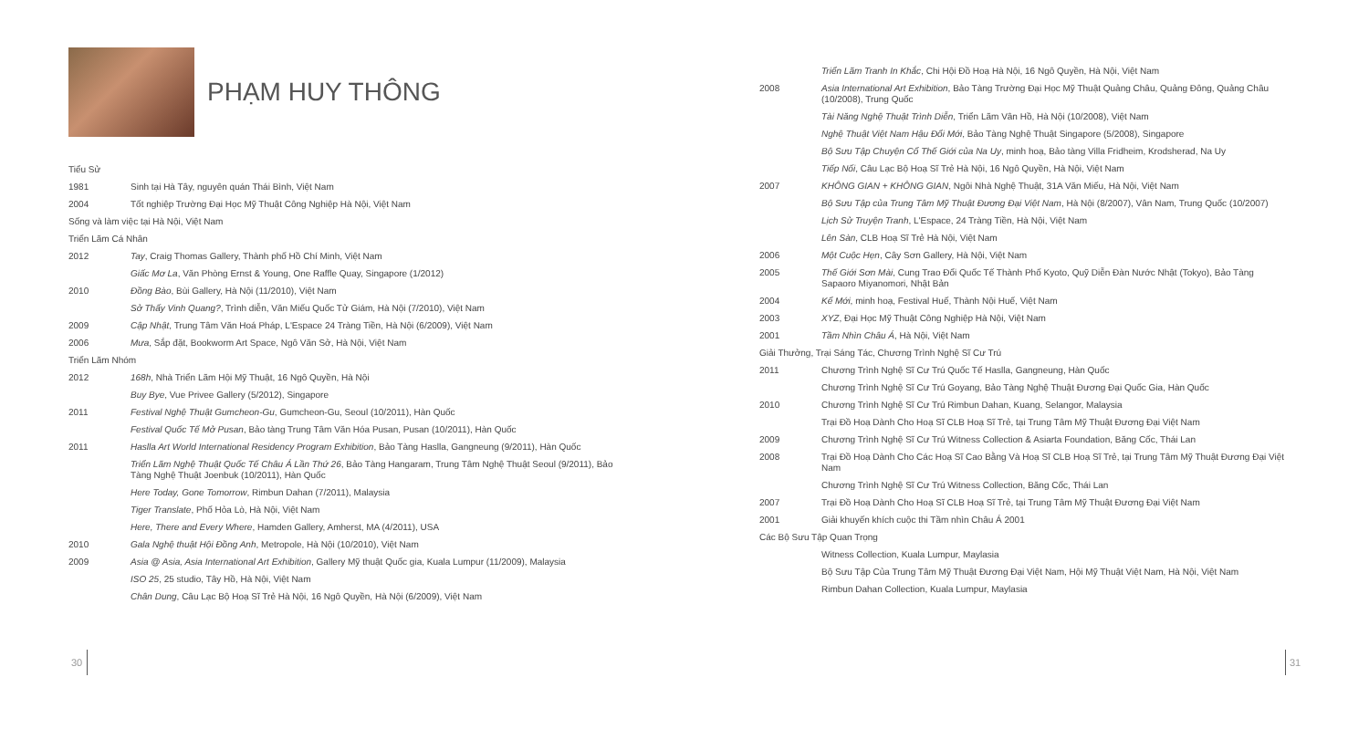PHẠM HUY THÔNG
Tiểu Sử
1981 Sinh tại Hà Tây, nguyên quán Thái Bình, Việt Nam
2004 Tốt nghiệp Trường Đại Học Mỹ Thuật Công Nghiệp Hà Nội, Việt Nam
Sống và làm việc tại Hà Nội, Việt Nam
Triển Lãm Cá Nhân
2012 Tay, Craig Thomas Gallery, Thành phố Hồ Chí Minh, Việt Nam
Giấc Mơ La, Văn Phòng Ernst & Young, One Raffle Quay, Singapore (1/2012)
2010 Đồng Bào, Bùi Gallery, Hà Nội (11/2010), Việt Nam
Sở Thấy Vinh Quang?, Trình diễn, Văn Miếu Quốc Tử Giám, Hà Nội (7/2010), Việt Nam
2009 Cập Nhật, Trung Tâm Văn Hoá Pháp, L'Espace 24 Tràng Tiền, Hà Nội (6/2009), Việt Nam
2006 Mưa, Sắp đặt, Bookworm Art Space, Ngô Văn Sở, Hà Nội, Việt Nam
Triển Lãm Nhóm
2012 168h, Nhà Triển Lãm Hội Mỹ Thuật, 16 Ngô Quyền, Hà Nội
Buy Bye, Vue Privee Gallery (5/2012), Singapore
2011 Festival Nghệ Thuật Gumcheon-Gu, Gumcheon-Gu, Seoul (10/2011), Hàn Quốc
Festival Quốc Tế Mở Pusan, Bảo tàng Trung Tâm Văn Hóa Pusan, Pusan (10/2011), Hàn Quốc
2011 Haslla Art World International Residency Program Exhibition, Bảo Tàng Haslla, Gangneung (9/2011), Hàn Quốc
Triển Lãm Nghệ Thuật Quốc Tế Châu Á Lần Thứ 26, Bảo Tàng Hangaram, Trung Tâm Nghệ Thuật Seoul (9/2011), Bảo Tàng Nghệ Thuật Joenbuk (10/2011), Hàn Quốc
Here Today, Gone Tomorrow, Rimbun Dahan (7/2011), Malaysia
Tiger Translate, Phố Hỏa Lò, Hà Nội, Việt Nam
Here, There and Every Where, Hamden Gallery, Amherst, MA (4/2011), USA
2010 Gala Nghệ thuật Hội Đồng Anh, Metropole, Hà Nội (10/2010), Việt Nam
2009 Asia @ Asia, Asia International Art Exhibition, Gallery Mỹ thuật Quốc gia, Kuala Lumpur (11/2009), Malaysia
ISO 25, 25 studio, Tây Hồ, Hà Nội, Việt Nam
Chân Dung, Câu Lạc Bộ Hoạ Sĩ Trẻ Hà Nội, 16 Ngô Quyền, Hà Nội (6/2009), Việt Nam
Triển Lãm Tranh In Khắc, Chi Hội Đồ Hoạ Hà Nội, 16 Ngô Quyền, Hà Nội, Việt Nam
2008 Asia International Art Exhibition, Bảo Tàng Trường Đại Học Mỹ Thuật Quảng Châu, Quảng Đông, Quảng Châu (10/2008), Trung Quốc
Tài Năng Nghệ Thuật Trình Diễn, Triển Lãm Vân Hồ, Hà Nội (10/2008), Việt Nam
Nghệ Thuật Việt Nam Hậu Đổi Mới, Bảo Tàng Nghệ Thuật Singapore (5/2008), Singapore
Bộ Sưu Tập Chuyện Cổ Thế Giới của Na Uy, minh hoạ, Bảo tàng Villa Fridheim, Krodsherad, Na Uy
Tiếp Nối, Câu Lạc Bộ Hoạ Sĩ Trẻ Hà Nội, 16 Ngô Quyền, Hà Nội, Việt Nam
2007 KHÔNG GIAN + KHÔNG GIAN, Ngôi Nhà Nghệ Thuật, 31A Văn Miếu, Hà Nội, Việt Nam
Bộ Sưu Tập của Trung Tâm Mỹ Thuật Đương Đại Việt Nam, Hà Nội (8/2007), Vân Nam, Trung Quốc (10/2007)
Lịch Sử Truyện Tranh, L'Espace, 24 Tràng Tiền, Hà Nội, Việt Nam
Lên Sàn, CLB Hoạ Sĩ Trẻ Hà Nội, Việt Nam
2006 Một Cuộc Hẹn, Cây Sơn Gallery, Hà Nội, Việt Nam
2005 Thế Giới Sơn Mài, Cung Trao Đổi Quốc Tế Thành Phố Kyoto, Quỹ Diễn Đàn Nước Nhật (Tokyo), Bảo Tàng Sapaoro Miyanomori, Nhật Bản
2004 Kể Mới, minh hoạ, Festival Huế, Thành Nội Huế, Việt Nam
2003 XYZ, Đại Học Mỹ Thuật Công Nghiệp Hà Nội, Việt Nam
2001 Tầm Nhìn Châu Á, Hà Nội, Việt Nam
Giải Thưởng, Trại Sáng Tác, Chương Trình Nghệ Sĩ Cư Trú
2011 Chương Trình Nghệ Sĩ Cư Trú Quốc Tế Haslla, Gangneung, Hàn Quốc
Chương Trình Nghệ Sĩ Cư Trú Goyang, Bảo Tàng Nghệ Thuật Đương Đại Quốc Gia, Hàn Quốc
2010 Chương Trình Nghệ Sĩ Cư Trú Rimbun Dahan, Kuang, Selangor, Malaysia
Trại Đồ Hoạ Dành Cho Hoạ Sĩ CLB Hoạ Sĩ Trẻ, tại Trung Tâm Mỹ Thuật Đương Đại Việt Nam
2009 Chương Trình Nghệ Sĩ Cư Trú Witness Collection & Asiarta Foundation, Băng Cốc, Thái Lan
2008 Trại Đồ Hoạ Dành Cho Các Hoạ Sĩ Cao Bằng Và Hoạ Sĩ CLB Hoạ Sĩ Trẻ, tại Trung Tâm Mỹ Thuật Đương Đại Việt Nam
Chương Trình Nghệ Sĩ Cư Trú Witness Collection, Băng Cốc, Thái Lan
2007 Trại Đồ Hoạ Dành Cho Hoạ Sĩ CLB Hoạ Sĩ Trẻ, tại Trung Tâm Mỹ Thuật Đương Đại Việt Nam
2001 Giải khuyến khích cuộc thi Tầm nhìn Châu Á 2001
Các Bộ Sưu Tập Quan Trọng
Witness Collection, Kuala Lumpur, Maylasia
Bộ Sưu Tập Của Trung Tâm Mỹ Thuật Đương Đại Việt Nam, Hội Mỹ Thuật Việt Nam, Hà Nội, Việt Nam
Rimbun Dahan Collection, Kuala Lumpur, Maylasia
30 31